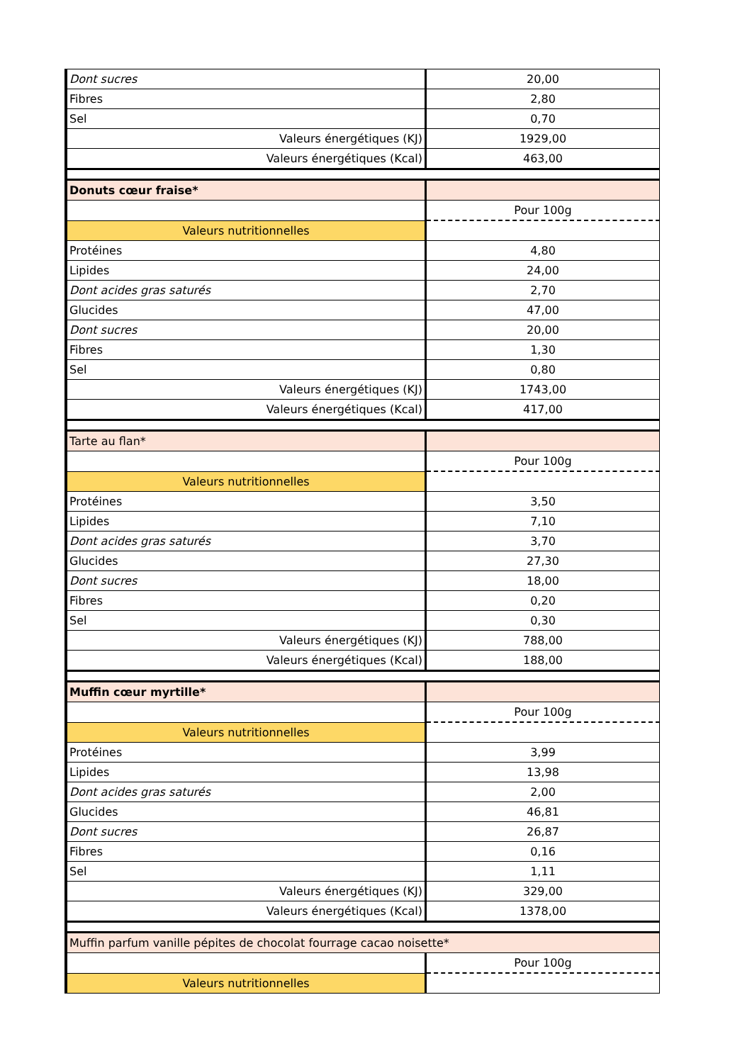| Dont sucres | 20,00 |
| Fibres | 2,80 |
| Sel | 0,70 |
| Valeurs énergétiques (KJ) | 1929,00 |
| Valeurs énergétiques (Kcal) | 463,00 |
| Donuts cœur fraise* | |
| | Pour 100g |
| Valeurs nutritionnelles | |
| Protéines | 4,80 |
| Lipides | 24,00 |
| Dont acides gras saturés | 2,70 |
| Glucides | 47,00 |
| Dont sucres | 20,00 |
| Fibres | 1,30 |
| Sel | 0,80 |
| Valeurs énergétiques (KJ) | 1743,00 |
| Valeurs énergétiques (Kcal) | 417,00 |
| Tarte au flan* | |
| | Pour 100g |
| Valeurs nutritionnelles | |
| Protéines | 3,50 |
| Lipides | 7,10 |
| Dont acides gras saturés | 3,70 |
| Glucides | 27,30 |
| Dont sucres | 18,00 |
| Fibres | 0,20 |
| Sel | 0,30 |
| Valeurs énergétiques (KJ) | 788,00 |
| Valeurs énergétiques (Kcal) | 188,00 |
| Muffin cœur myrtille* | |
| | Pour 100g |
| Valeurs nutritionnelles | |
| Protéines | 3,99 |
| Lipides | 13,98 |
| Dont acides gras saturés | 2,00 |
| Glucides | 46,81 |
| Dont sucres | 26,87 |
| Fibres | 0,16 |
| Sel | 1,11 |
| Valeurs énergétiques (KJ) | 329,00 |
| Valeurs énergétiques (Kcal) | 1378,00 |
| Muffin parfum vanille pépites de chocolat fourrage cacao noisette* | |
| | Pour 100g |
| Valeurs nutritionnelles | |